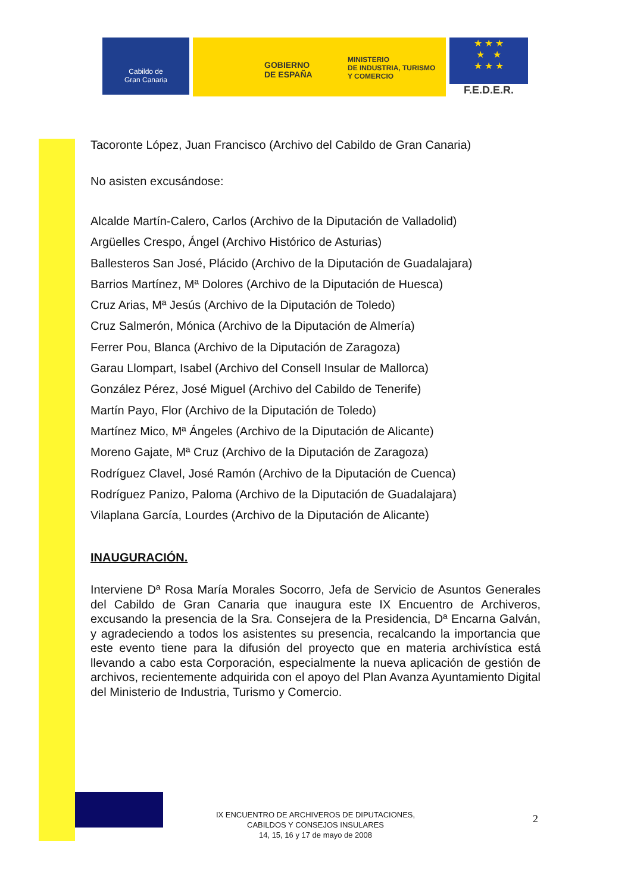Cabildo de
Gran Canaria
GOBIERNO
DE ESPAÑA
MINISTERIO
DE INDUSTRIA, TURISMO
Y COMERCIO
★ ★ ★
★ ★
★ ★ ★
F.E.D.E.R.
Tacoronte López, Juan Francisco (Archivo del Cabildo de Gran Canaria)
No asisten excusándose:
Alcalde Martín-Calero, Carlos (Archivo de la Diputación de Valladolid)
Argüelles Crespo, Ángel (Archivo Histórico de Asturias)
Ballesteros San José, Plácido (Archivo de la Diputación de Guadalajara)
Barrios Martínez, Mª Dolores (Archivo de la Diputación de Huesca)
Cruz Arias, Mª Jesús (Archivo de la Diputación de Toledo)
Cruz Salmerón, Mónica (Archivo de la Diputación de Almería)
Ferrer Pou, Blanca (Archivo de la Diputación de Zaragoza)
Garau Llompart, Isabel (Archivo del Consell Insular de Mallorca)
González Pérez, José Miguel (Archivo del Cabildo de Tenerife)
Martín Payo, Flor (Archivo de la Diputación de Toledo)
Martínez Mico, Mª Ángeles (Archivo de la Diputación de Alicante)
Moreno Gajate, Mª Cruz (Archivo de la Diputación de Zaragoza)
Rodríguez Clavel, José Ramón (Archivo de la Diputación de Cuenca)
Rodríguez Panizo, Paloma (Archivo de la Diputación de Guadalajara)
Vilaplana García, Lourdes (Archivo de la Diputación de Alicante)
INAUGURACIÓN.
Interviene Dª Rosa María Morales Socorro, Jefa de Servicio de Asuntos Generales del Cabildo de Gran Canaria que inaugura este IX Encuentro de Archiveros, excusando la presencia de la Sra. Consejera de la Presidencia, Dª Encarna Galván, y agradeciendo a todos los asistentes su presencia, recalcando la importancia que este evento tiene para la difusión del proyecto que en materia archivística está llevando a cabo esta Corporación, especialmente la nueva aplicación de gestión de archivos, recientemente adquirida con el apoyo del Plan Avanza Ayuntamiento Digital del Ministerio de Industria, Turismo y Comercio.
IX ENCUENTRO DE ARCHIVEROS DE DIPUTACIONES,
CABILDOS Y CONSEJOS INSULARES
14, 15, 16 y 17 de mayo de 2008
2